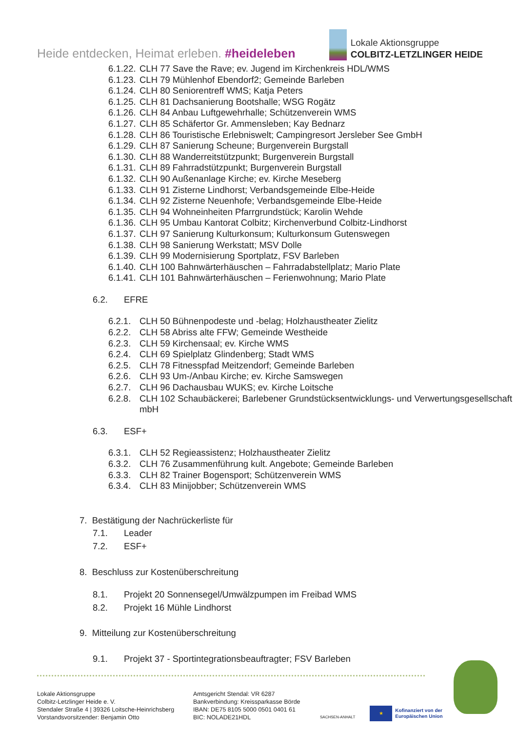Heide entdecken, Heimat erleben. #heideleben
Lokale Aktionsgruppe
COLBITZ-LETZLINGER HEIDE
6.1.22. CLH 77 Save the Rave; ev. Jugend im Kirchenkreis HDL/WMS
6.1.23. CLH 79 Mühlenhof Ebendorf2; Gemeinde Barleben
6.1.24. CLH 80 Seniorentreff WMS; Katja Peters
6.1.25. CLH 81 Dachsanierung Bootshalle; WSG Rogätz
6.1.26. CLH 84 Anbau Luftgewehrhalle; Schützenverein WMS
6.1.27. CLH 85 Schäfertor Gr. Ammensleben; Kay Bednarz
6.1.28. CLH 86 Touristische Erlebniswelt; Campingresort Jersleber See GmbH
6.1.29. CLH 87 Sanierung Scheune; Burgenverein Burgstall
6.1.30. CLH 88 Wanderreitstützpunkt; Burgenverein Burgstall
6.1.31. CLH 89 Fahrradstützpunkt; Burgenverein Burgstall
6.1.32. CLH 90 Außenanlage Kirche; ev. Kirche Meseberg
6.1.33. CLH 91 Zisterne Lindhorst; Verbandsgemeinde Elbe-Heide
6.1.34. CLH 92 Zisterne Neuenhofe; Verbandsgemeinde Elbe-Heide
6.1.35. CLH 94 Wohneinheiten Pfarrgrundstück; Karolin Wehde
6.1.36. CLH 95 Umbau Kantorat Colbitz; Kirchenverbund Colbitz-Lindhorst
6.1.37. CLH 97 Sanierung Kulturkonsum; Kulturkonsum Gutenswegen
6.1.38. CLH 98 Sanierung Werkstatt; MSV Dolle
6.1.39. CLH 99 Modernisierung Sportplatz, FSV Barleben
6.1.40. CLH 100 Bahnwärterhäuschen – Fahrradabstellplatz; Mario Plate
6.1.41. CLH 101 Bahnwärterhäuschen – Ferienwohnung; Mario Plate
6.2. EFRE
6.2.1. CLH 50 Bühnenpodeste und -belag; Holzhaustheater Zielitz
6.2.2. CLH 58 Abriss alte FFW; Gemeinde Westheide
6.2.3. CLH 59 Kirchensaal; ev. Kirche WMS
6.2.4. CLH 69 Spielplatz Glindenberg; Stadt WMS
6.2.5. CLH 78 Fitnesspfad Meitzendorf; Gemeinde Barleben
6.2.6. CLH 93 Um-/Anbau Kirche; ev. Kirche Samswegen
6.2.7. CLH 96 Dachausbau WUKS; ev. Kirche Loitsche
6.2.8. CLH 102 Schaubäckerei; Barlebener Grundstücksentwicklungs- und Verwertungsgesellschaft mbH
6.3. ESF+
6.3.1. CLH 52 Regieassistenz; Holzhaustheater Zielitz
6.3.2. CLH 76 Zusammenführung kult. Angebote; Gemeinde Barleben
6.3.3. CLH 82 Trainer Bogensport; Schützenverein WMS
6.3.4. CLH 83 Minijobber; Schützenverein WMS
7. Bestätigung der Nachrückerliste für
7.1. Leader
7.2. ESF+
8. Beschluss zur Kostenüberschreitung
8.1. Projekt 20 Sonnensegel/Umwälzpumpen im Freibad WMS
8.2. Projekt 16 Mühle Lindhorst
9. Mitteilung zur Kostenüberschreitung
9.1. Projekt 37 - Sportintegrationsbeauftragter; FSV Barleben
Lokale Aktionsgruppe
Colbitz-Letzlinger Heide e. V.
Stendaler Straße 4 | 39326 Loitsche-Heinrichsberg
Vorstandsvorsitzender: Benjamin Otto
Amtsgericht Stendal: VR 6287
Bankverbindung: Kreissparkasse Börde
IBAN: DE75 8105 5000 0501 0401 61
BIC: NOLADE21HDL
SACHSEN-ANHALT
★
Kofinanziert von der
Europäischen Union